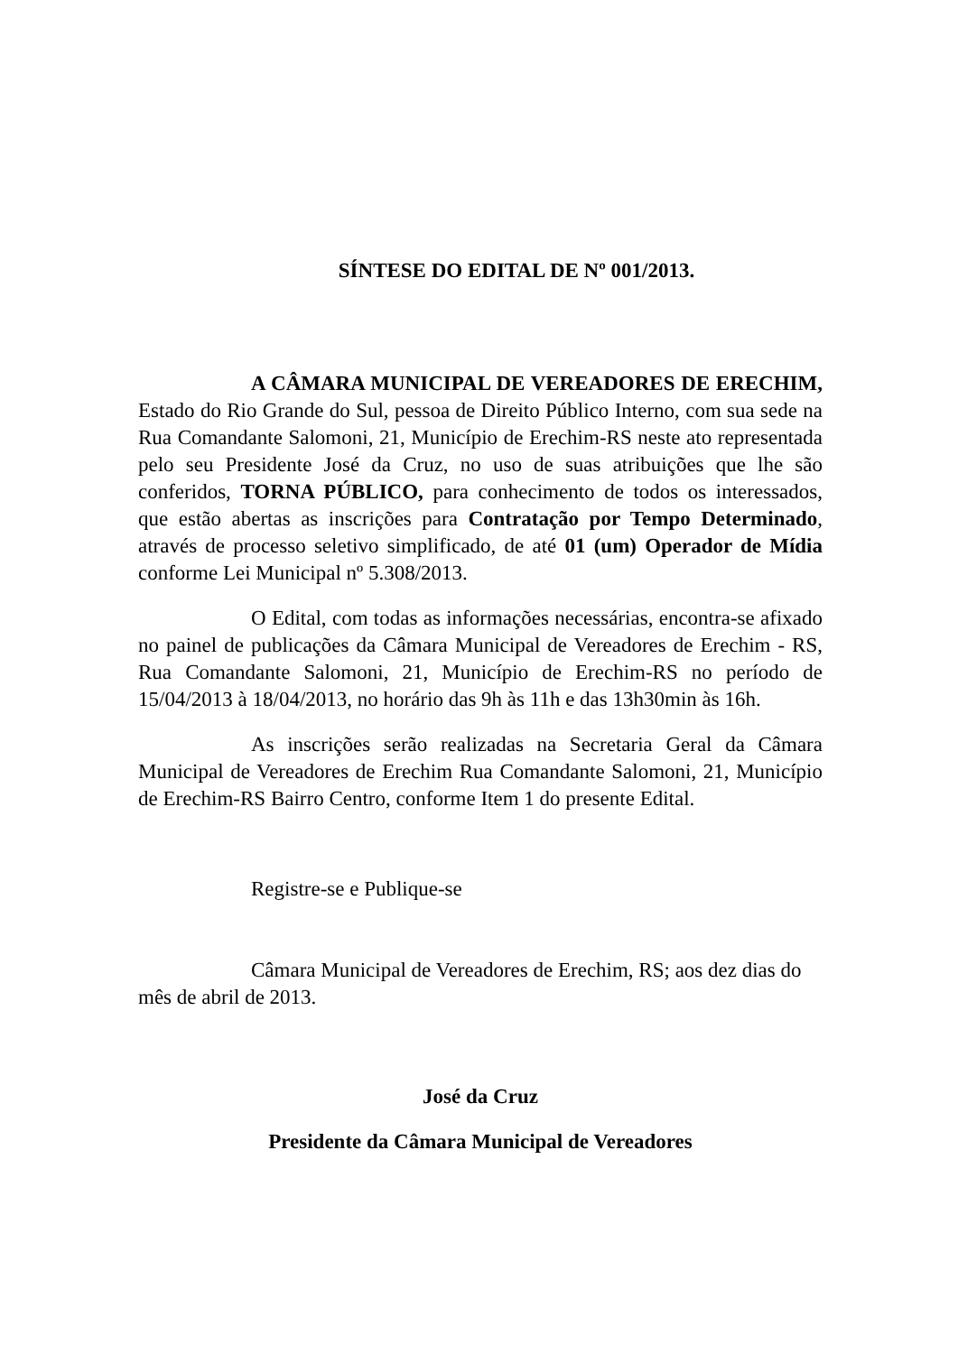SÍNTESE DO EDITAL DE Nº 001/2013.
A CÂMARA MUNICIPAL DE VEREADORES DE ERECHIM, Estado do Rio Grande do Sul, pessoa de Direito Público Interno, com sua sede na Rua Comandante Salomoni, 21, Município de Erechim-RS neste ato representada pelo seu Presidente José da Cruz, no uso de suas atribuições que lhe são conferidos, TORNA PÚBLICO, para conhecimento de todos os interessados, que estão abertas as inscrições para Contratação por Tempo Determinado, através de processo seletivo simplificado, de até 01 (um) Operador de Mídia conforme Lei Municipal nº 5.308/2013.
O Edital, com todas as informações necessárias, encontra-se afixado no painel de publicações da Câmara Municipal de Vereadores de Erechim - RS, Rua Comandante Salomoni, 21, Município de Erechim-RS no período de 15/04/2013 à 18/04/2013, no horário das 9h às 11h e das 13h30min às 16h.
As inscrições serão realizadas na Secretaria Geral da Câmara Municipal de Vereadores de Erechim Rua Comandante Salomoni, 21, Município de Erechim-RS Bairro Centro, conforme Item 1 do presente Edital.
Registre-se e Publique-se
Câmara Municipal de Vereadores de Erechim, RS; aos dez dias do mês de abril de 2013.
José da Cruz
Presidente da Câmara Municipal de Vereadores